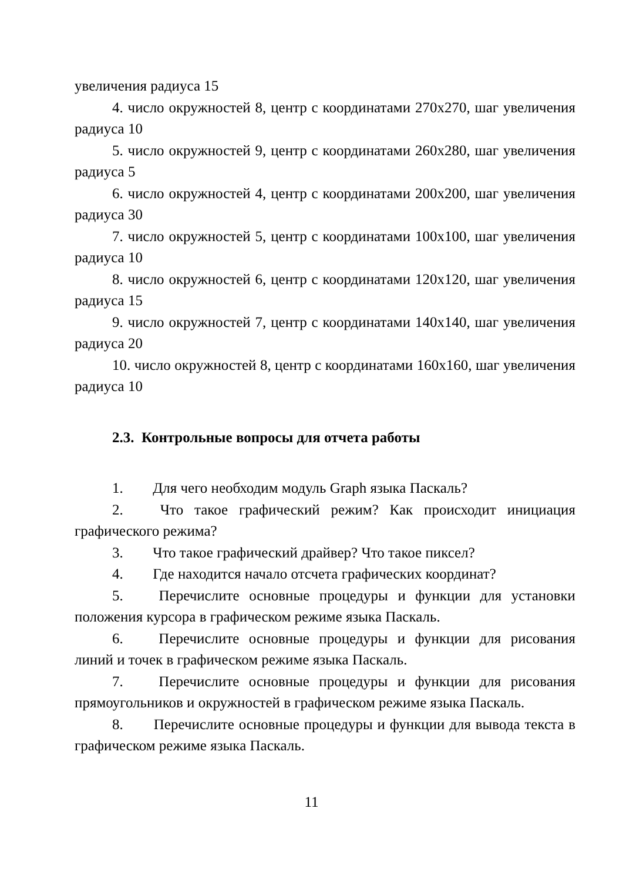увеличения радиуса 15
4. число окружностей 8, центр с координатами 270х270, шаг увеличения радиуса 10
5. число окружностей 9, центр с координатами 260х280, шаг увеличения радиуса 5
6. число окружностей 4, центр с координатами 200х200, шаг увеличения радиуса 30
7. число окружностей 5, центр с координатами 100х100, шаг увеличения радиуса 10
8. число окружностей 6, центр с координатами 120х120, шаг увеличения радиуса 15
9. число окружностей 7, центр с координатами 140х140, шаг увеличения радиуса 20
10. число окружностей 8, центр с координатами 160х160, шаг увеличения радиуса 10
2.3. Контрольные вопросы для отчета работы
1. Для чего необходим модуль Graph языка Паскаль?
2. Что такое графический режим? Как происходит инициация графического режима?
3. Что такое графический драйвер? Что такое пиксел?
4. Где находится начало отсчета графических координат?
5. Перечислите основные процедуры и функции для установки положения курсора в графическом режиме языка Паскаль.
6. Перечислите основные процедуры и функции для рисования линий и точек в графическом режиме языка Паскаль.
7. Перечислите основные процедуры и функции для рисования прямоугольников и окружностей в графическом режиме языка Паскаль.
8. Перечислите основные процедуры и функции для вывода текста в графическом режиме языка Паскаль.
11